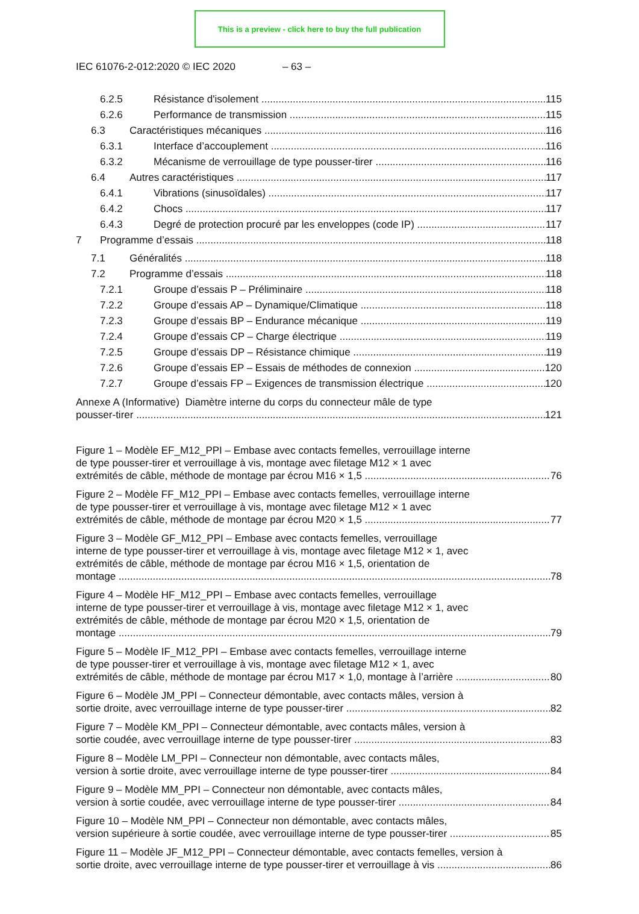This is a preview - click here to buy the full publication
IEC 61076-2-012:2020 © IEC 2020 – 63 –
6.2.5 Résistance d'isolement 115
6.2.6 Performance de transmission 115
6.3 Caractéristiques mécaniques 116
6.3.1 Interface d’accouplement 116
6.3.2 Mécanisme de verrouillage de type pousser-tirer 116
6.4 Autres caractéristiques 117
6.4.1 Vibrations (sinusoïdales) 117
6.4.2 Chocs 117
6.4.3 Degré de protection procuré par les enveloppes (code IP) 117
7 Programme d’essais 118
7.1 Généralités 118
7.2 Programme d’essais 118
7.2.1 Groupe d’essais P – Préliminaire 118
7.2.2 Groupe d’essais AP – Dynamique/Climatique 118
7.2.3 Groupe d’essais BP – Endurance mécanique 119
7.2.4 Groupe d’essais CP – Charge électrique 119
7.2.5 Groupe d’essais DP – Résistance chimique 119
7.2.6 Groupe d’essais EP – Essais de méthodes de connexion 120
7.2.7 Groupe d’essais FP – Exigences de transmission électrique 120
Annexe A (Informative) Diamètre interne du corps du connecteur mâle de type
pousser-tirer 121
Figure 1 – Modèle EF_M12_PPI – Embase avec contacts femelles, verrouillage interne
de type pousser-tirer et verrouillage à vis, montage avec filetage M12 × 1 avec
extrémités de câble, méthode de montage par écrou M16 × 1,5 76
Figure 2 – Modèle FF_M12_PPI – Embase avec contacts femelles, verrouillage interne
de type pousser-tirer et verrouillage à vis, montage avec filetage M12 × 1 avec
extrémités de câble, méthode de montage par écrou M20 × 1,5 77
Figure 3 – Modèle GF_M12_PPI – Embase avec contacts femelles, verrouillage
interne de type pousser-tirer et verrouillage à vis, montage avec filetage M12 × 1, avec
extrémités de câble, méthode de montage par écrou M16 × 1,5, orientation de
montage 78
Figure 4 – Modèle HF_M12_PPI – Embase avec contacts femelles, verrouillage
interne de type pousser-tirer et verrouillage à vis, montage avec filetage M12 × 1, avec
extrémités de câble, méthode de montage par écrou M20 × 1,5, orientation de
montage 79
Figure 5 – Modèle IF_M12_PPI – Embase avec contacts femelles, verrouillage interne
de type pousser-tirer et verrouillage à vis, montage avec filetage M12 × 1, avec
extrémités de câble, méthode de montage par écrou M17 × 1,0, montage à l’arrière 80
Figure 6 – Modèle JM_PPI – Connecteur démontable, avec contacts mâles, version à
sortie droite, avec verrouillage interne de type pousser-tirer 82
Figure 7 – Modèle KM_PPI – Connecteur démontable, avec contacts mâles, version à
sortie coudée, avec verrouillage interne de type pousser-tirer 83
Figure 8 – Modèle LM_PPI – Connecteur non démontable, avec contacts mâles,
version à sortie droite, avec verrouillage interne de type pousser-tirer 84
Figure 9 – Modèle MM_PPI – Connecteur non démontable, avec contacts mâles,
version à sortie coudée, avec verrouillage interne de type pousser-tirer 84
Figure 10 – Modèle NM_PPI – Connecteur non démontable, avec contacts mâles,
version supérieure à sortie coudée, avec verrouillage interne de type pousser-tirer 85
Figure 11 – Modèle JF_M12_PPI – Connecteur démontable, avec contacts femelles, version à
sortie droite, avec verrouillage interne de type pousser-tirer et verrouillage à vis 86